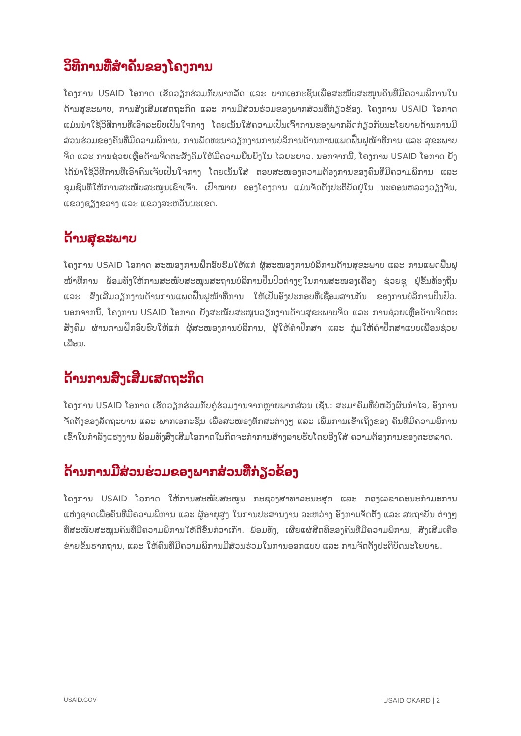ວິທີການທີ່ສຳຄັນຂອງໂຄງການ
ໂຄງການ USAID ໂອກາດ ເຮັດວຽກຮ່ວມກັບພາກລັດ ແລະ ພາກເອກະຊົນເພື່ອສະໜັບສະໜູນຄົນທີ່ມີຄວາມພິການໃນດ້ານສຸຂະພາບ, ການສົ່ງເສີມເສດຖະກິດ ແລະ ການມີສ່ວນຮ່ວມຂອງພາກສ່ວນທີ່ກ່ຽວຂ້ອງ. ໂຄງການ USAID ໂອກາດ ແມ່ນນຳໃຊ້ວິທີການທີ່ເອົາລະບົບເປັນໃຈກາງ ໂດຍເນັ້ນໃສ່ຄວາມເປັນເຈົ້າການຂອງພາກລັດກ່ຽວກັບນະໂຍບາຍດ້ານການມີສ່ວນຮ່ວມຂອງຄົນທີ່ມີຄວາມພິການ, ການພັດທະນາວຽກງານການບໍລິການດ້ານການແພດຟື້ນຟູໜ້າທີ່ການ ແລະ ສຸຂະພາບຈິດ ແລະ ການຊ່ວຍເຫຼືອດ້ານຈິດຕະສັງຄົມໃຫ້ມີຄວາມຍືນຍົງໃນ ໄລຍະຍາວ. ນອກຈາກນີ້, ໂຄງການ USAID ໂອກາດ ຍັງໄດ້ນຳໃຊ້ວິທີການທີ່ເອົາຄົນເຈັບເປັນໃຈກາງ ໂດຍເນັ້ນໃສ່ ຕອບສະໜອງຄວາມຕ້ອງການຂອງຄົນທີ່ມີຄວາມພິການ ແລະ ຊຸມຊົນທີ່ໃຫ້ການສະໜັບສະໜູນເຂົາເຈົ້າ. ເປົ້າໝາຍ ຂອງໂຄງການ ແມ່ນຈັດຕັ້ງປະຕິບັດຢູ່ໃນ ນະຄອນຫລວງວຽງຈັນ, ແຂວງຊຽງຂວາງ ແລະ ແຂວງສະຫວັນນະເຂດ.
ດ້ານສຸຂະພາບ
ໂຄງການ USAID ໂອກາດ ສະໜອງການຝຶກອົບຮົມໃຫ້ແກ່ ຜູ້ສະໜອງການບໍລິການດ້ານສຸຂະພາບ ແລະ ການແພດຟື້ນຟູໜ້າທີ່ການ ພ້ອມທັງໃຫ້ການສະໜັບສະໜູນສະຖານບໍລິການປິ່ນປົວຕ່າງໆໃນການສະໜອງເຄື່ອງ ຊ່ວຍຊູ ຢູ່ຂັ້ນທ້ອງຖິ່ນ ແລະ ສົ່ງເສີມວຽກງານດ້ານການແພດຟື້ນຟູໜ້າທີ່ການ ໃຫ້ເປັນອົງປະກອບທີ່ເຊື່ອມສານກັນ ຂອງການບໍລິການປິ່ນປົວ. ນອກຈາກນີ້, ໂຄງການ USAID ໂອກາດ ຍັງສະໜັບສະໜູນວຽກງານດ້ານສຸຂະພາບຈິດ ແລະ ການຊ່ວຍເຫຼືອດ້ານຈິດຕະສັງຄົມ ຜ່ານການຝຶກອົບຮົບໃຫ້ແກ່ ຜູ້ສະໜອງການບໍລິການ, ຜູ້ໃຫ້ຄຳປຶກສາ ແລະ ກຸ່ມໃຫ້ຄຳປຶກສາແບບເພື່ອນຊ່ວຍເພື່ອນ.
ດ້ານການສົ່ງເສີມເສດຖະກິດ
ໂຄງການ USAID ໂອກາດ ເຮັດວຽກຮ່ວມກັບຄູ່ຮ່ວມງານຈາກຫຼາຍພາກສ່ວນ ເຊັ່ນ: ສະມາຄົມທີ່ບໍ່ຫວັງຜົນກຳໄລ, ອົງການຈັດຕັ້ງຂອງລັດຖະບານ ແລະ ພາກເອກະຊົນ ເພື່ອສະໜອງທັກສະຕ່າງໆ ແລະ ເພີ່ມການເຂົ້າເຖິງຂອງ ຄົນທີ່ມີຄວາມພິການ ເຂົ້າໃນກຳລັງແຮງງານ ພ້ອມທັງສົ່ງເສີມໂອກາດໃນກິດຈະກຳການສ້າງລາຍຮັບໂດຍອີງໃສ່ ຄວາມຕ້ອງການຂອງຕະຫລາດ.
ດ້ານການມີສ່ວນຮ່ວມຂອງພາກສ່ວນທີ່ກ່ຽວຂ້ອງ
ໂຄງການ USAID ໂອກາດ ໃຫ້ການສະໜັບສະໜູນ ກະຊວງສາທາລະນະສຸກ ແລະ ກອງເລຂາຄະນະກຳມະການ ແຫ່ງຊາດເພື່ອຄົນທີ່ມີຄວາມພິການ ແລະ ຜູ້ອາຍຸສູງ ໃນການປະສານງານ ລະຫວ່າງ ອົງການຈັດຕັ້ງ ແລະ ສະຖາບັນ ຕ່າງໆທີ່ສະໜັບສະໜູນຄົນທີ່ມີຄວາມພິການໃຫ້ດີຂຶ້ນກ່ວາເກົ່າ. ພ້ອມທັງ, ເຜີຍແຜ່ສິດທິຂອງຄົນທີ່ມີຄວາມພິການ, ສົ່ງເສີມເຄືອຂ່າຍຂັ້ນຮາກຖານ, ແລະ ໃຫ້ຄົນທີ່ມີຄວາມພິການມີສ່ວນຮ່ວມໃນການອອກແບບ ແລະ ການຈັດຕັ້ງປະຕິບັດນະໂຍບາຍ.
USAID.GOV USAID OKARD | 2